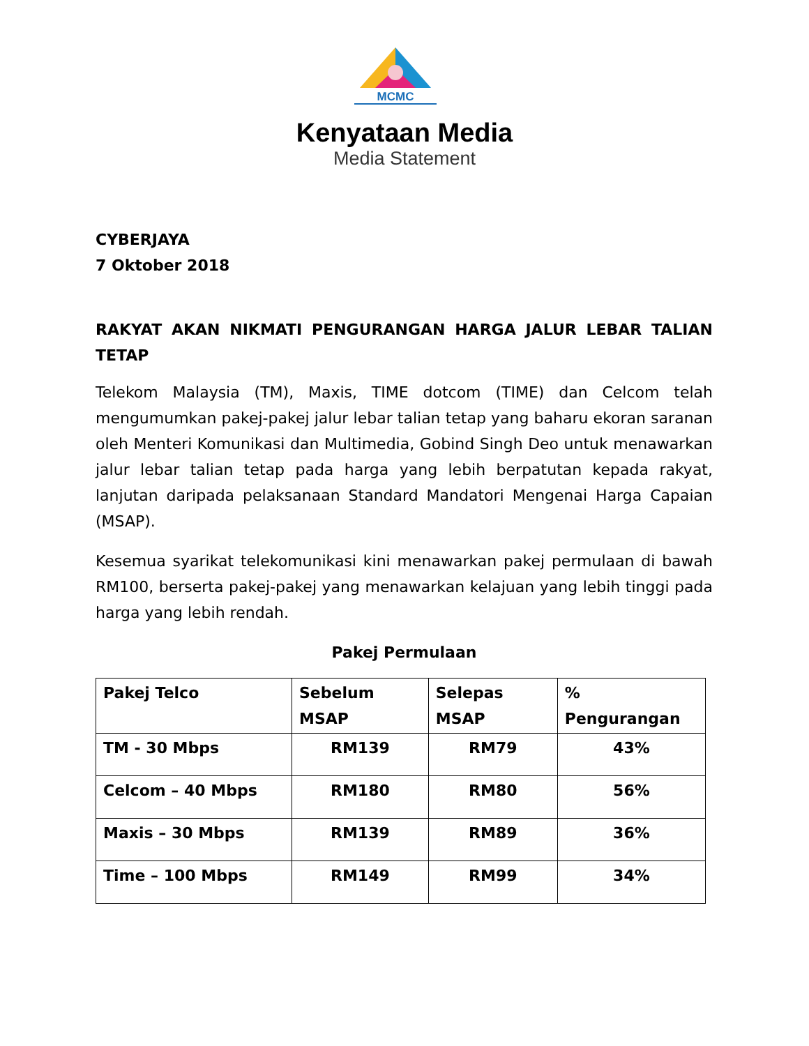MCMC
Kenyataan Media
Media Statement
CYBERJAYA
7 Oktober 2018
RAKYAT AKAN NIKMATI PENGURANGAN HARGA JALUR LEBAR TALIAN TETAP
Telekom Malaysia (TM), Maxis, TIME dotcom (TIME) dan Celcom telah mengumumkan pakej-pakej jalur lebar talian tetap yang baharu ekoran saranan oleh Menteri Komunikasi dan Multimedia, Gobind Singh Deo untuk menawarkan jalur lebar talian tetap pada harga yang lebih berpatutan kepada rakyat, lanjutan daripada pelaksanaan Standard Mandatori Mengenai Harga Capaian (MSAP).
Kesemua syarikat telekomunikasi kini menawarkan pakej permulaan di bawah RM100, berserta pakej-pakej yang menawarkan kelajuan yang lebih tinggi pada harga yang lebih rendah.
Pakej Permulaan
| Pakej Telco | Sebelum MSAP | Selepas MSAP | % Pengurangan |
| TM - 30 Mbps | RM139 | RM79 | 43% |
| Celcom – 40 Mbps | RM180 | RM80 | 56% |
| Maxis – 30 Mbps | RM139 | RM89 | 36% |
| Time – 100 Mbps | RM149 | RM99 | 34% |